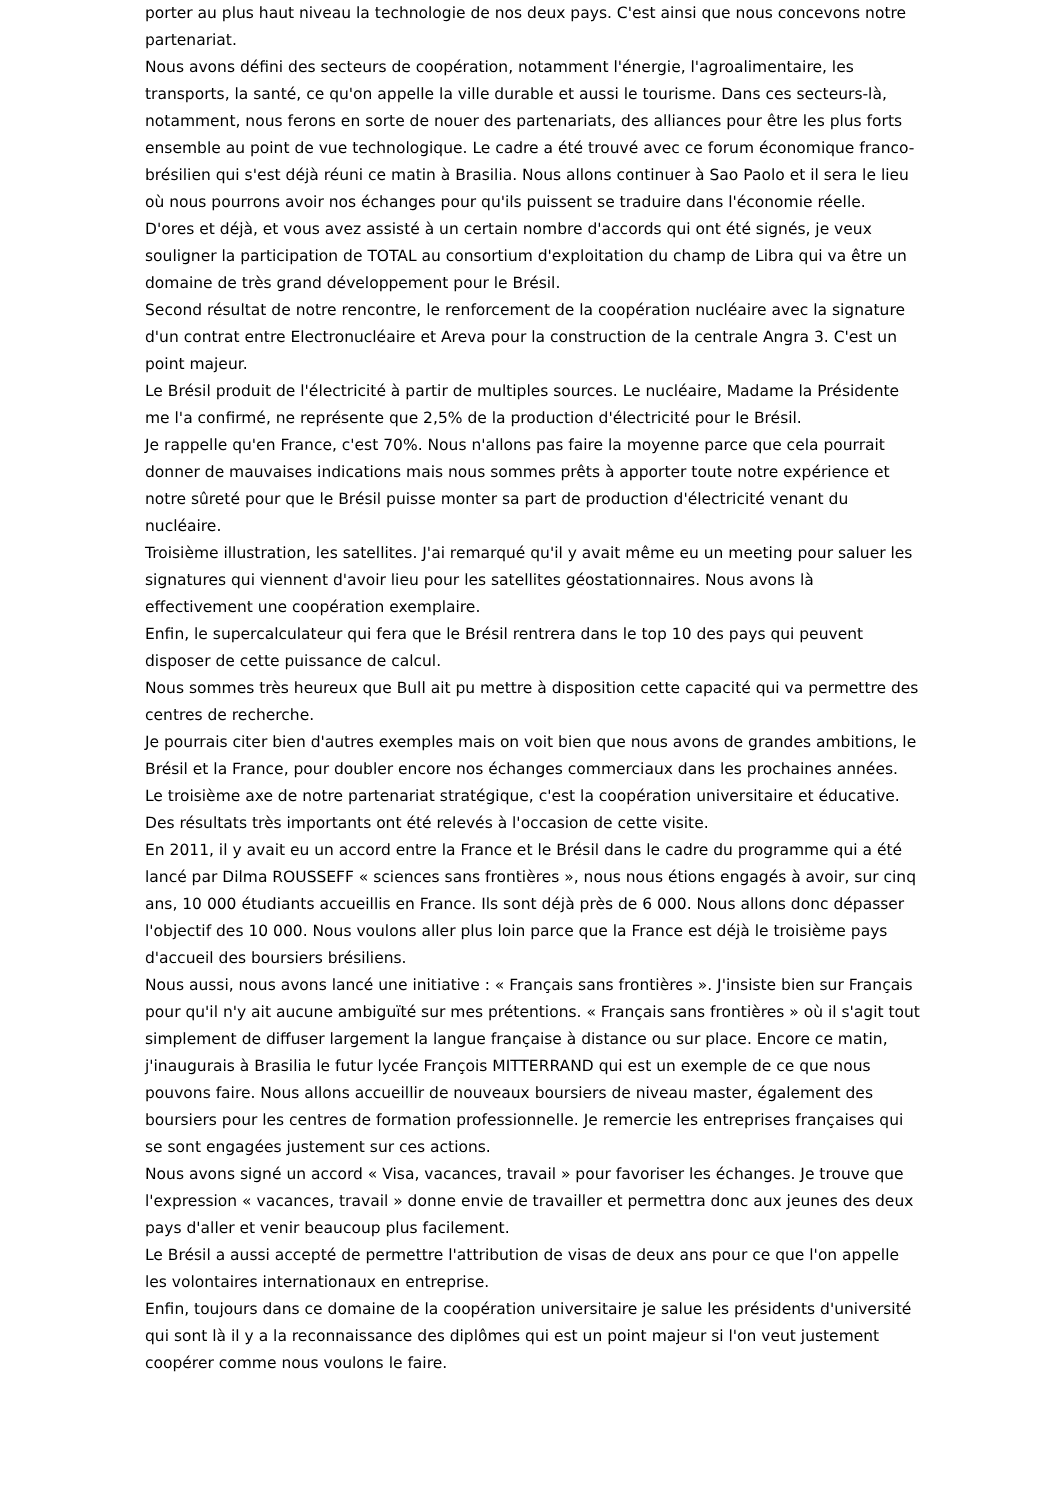porter au plus haut niveau la technologie de nos deux pays. C'est ainsi que nous concevons notre partenariat.
Nous avons défini des secteurs de coopération, notamment l'énergie, l'agroalimentaire, les transports, la santé, ce qu'on appelle la ville durable et aussi le tourisme. Dans ces secteurs-là, notamment, nous ferons en sorte de nouer des partenariats, des alliances pour être les plus forts ensemble au point de vue technologique. Le cadre a été trouvé avec ce forum économique franco-brésilien qui s'est déjà réuni ce matin à Brasilia. Nous allons continuer à Sao Paolo et il sera le lieu où nous pourrons avoir nos échanges pour qu'ils puissent se traduire dans l'économie réelle.
D'ores et déjà, et vous avez assisté à un certain nombre d'accords qui ont été signés, je veux souligner la participation de TOTAL au consortium d'exploitation du champ de Libra qui va être un domaine de très grand développement pour le Brésil.
Second résultat de notre rencontre, le renforcement de la coopération nucléaire avec la signature d'un contrat entre Electronucléaire et Areva pour la construction de la centrale Angra 3. C'est un point majeur.
Le Brésil produit de l'électricité à partir de multiples sources. Le nucléaire, Madame la Présidente me l'a confirmé, ne représente que 2,5% de la production d'électricité pour le Brésil.
Je rappelle qu'en France, c'est 70%. Nous n'allons pas faire la moyenne parce que cela pourrait donner de mauvaises indications mais nous sommes prêts à apporter toute notre expérience et notre sûreté pour que le Brésil puisse monter sa part de production d'électricité venant du nucléaire.
Troisième illustration, les satellites. J'ai remarqué qu'il y avait même eu un meeting pour saluer les signatures qui viennent d'avoir lieu pour les satellites géostationnaires. Nous avons là effectivement une coopération exemplaire.
Enfin, le supercalculateur qui fera que le Brésil rentrera dans le top 10 des pays qui peuvent disposer de cette puissance de calcul.
Nous sommes très heureux que Bull ait pu mettre à disposition cette capacité qui va permettre des centres de recherche.
Je pourrais citer bien d'autres exemples mais on voit bien que nous avons de grandes ambitions, le Brésil et la France, pour doubler encore nos échanges commerciaux dans les prochaines années.
Le troisième axe de notre partenariat stratégique, c'est la coopération universitaire et éducative. Des résultats très importants ont été relevés à l'occasion de cette visite.
En 2011, il y avait eu un accord entre la France et le Brésil dans le cadre du programme qui a été lancé par Dilma ROUSSEFF « sciences sans frontières », nous nous étions engagés à avoir, sur cinq ans, 10 000 étudiants accueillis en France. Ils sont déjà près de 6 000. Nous allons donc dépasser l'objectif des 10 000. Nous voulons aller plus loin parce que la France est déjà le troisième pays d'accueil des boursiers brésiliens.
Nous aussi, nous avons lancé une initiative : « Français sans frontières ». J'insiste bien sur Français pour qu'il n'y ait aucune ambiguïté sur mes prétentions. « Français sans frontières » où il s'agit tout simplement de diffuser largement la langue française à distance ou sur place. Encore ce matin, j'inaugurais à Brasilia le futur lycée François MITTERRAND qui est un exemple de ce que nous pouvons faire. Nous allons accueillir de nouveaux boursiers de niveau master, également des boursiers pour les centres de formation professionnelle. Je remercie les entreprises françaises qui se sont engagées justement sur ces actions.
Nous avons signé un accord « Visa, vacances, travail » pour favoriser les échanges. Je trouve que l'expression « vacances, travail » donne envie de travailler et permettra donc aux jeunes des deux pays d'aller et venir beaucoup plus facilement.
Le Brésil a aussi accepté de permettre l'attribution de visas de deux ans pour ce que l'on appelle les volontaires internationaux en entreprise.
Enfin, toujours dans ce domaine de la coopération universitaire je salue les présidents d'université qui sont là il y a la reconnaissance des diplômes qui est un point majeur si l'on veut justement coopérer comme nous voulons le faire.